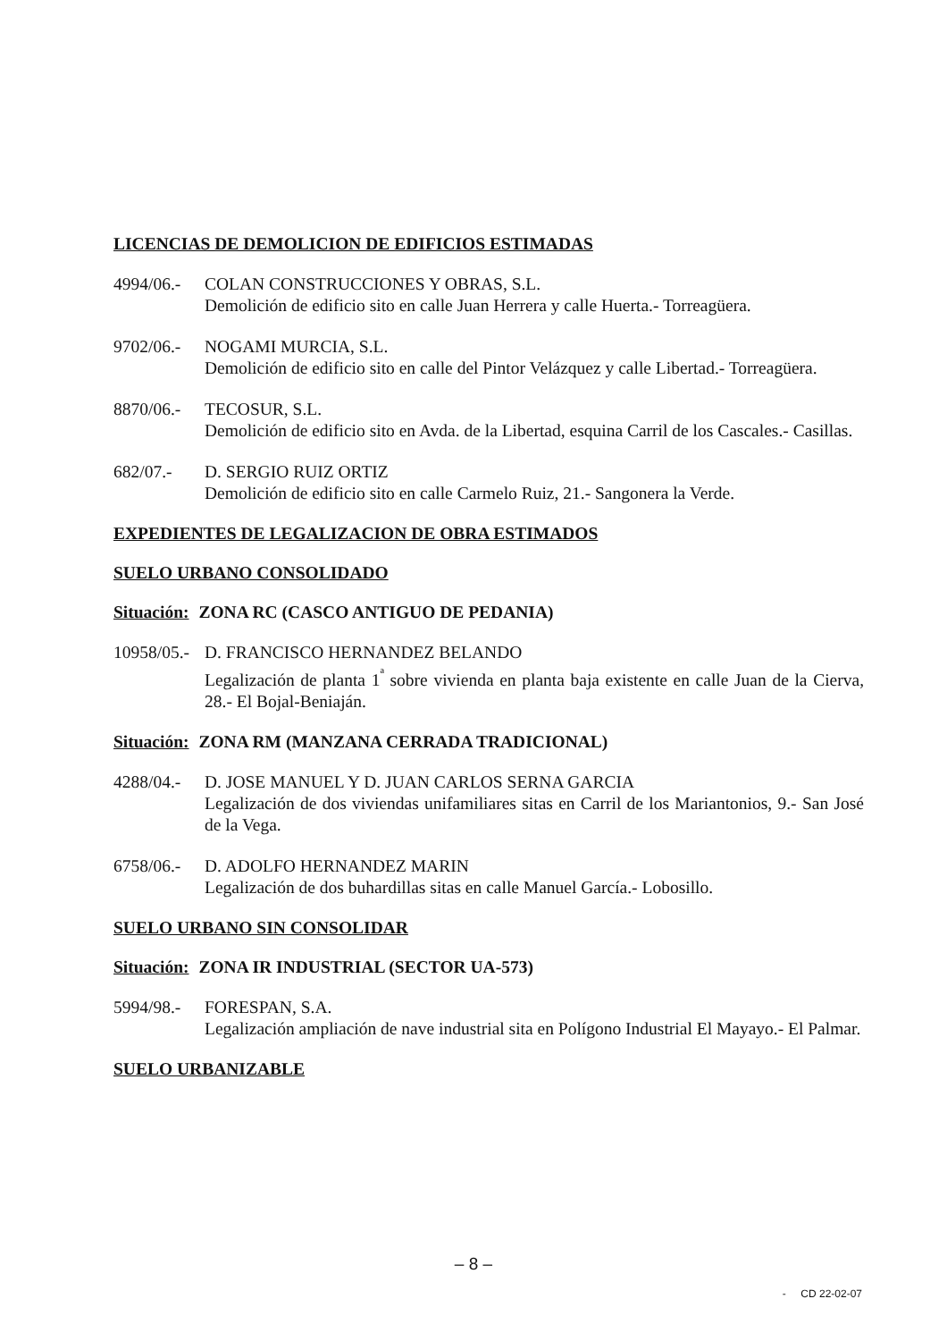LICENCIAS DE DEMOLICION DE EDIFICIOS ESTIMADAS
4994/06.-
COLAN CONSTRUCCIONES Y OBRAS, S.L.
Demolición de edificio sito en calle Juan Herrera y calle Huerta.- Torreagüera.
9702/06.-
NOGAMI MURCIA, S.L.
Demolición de edificio sito en calle del Pintor Velázquez y calle Libertad.- Torreagüera.
8870/06.-
TECOSUR, S.L.
Demolición de edificio sito en Avda. de la Libertad, esquina Carril de los Cascales.- Casillas.
682/07.- D. SERGIO RUIZ ORTIZ
Demolición de edificio sito en calle Carmelo Ruiz, 21.- Sangonera la Verde.
EXPEDIENTES DE LEGALIZACION DE OBRA ESTIMADOS
SUELO URBANO CONSOLIDADO
Situación: ZONA RC (CASCO ANTIGUO DE PEDANIA)
10958/05.-
D. FRANCISCO HERNANDEZ BELANDO
Legalización de planta 1<sup>ª</sup> sobre vivienda en planta baja existente en calle Juan de la Cierva, 28.- El Bojal-Beniaján.
Situación: ZONA RM (MANZANA CERRADA TRADICIONAL)
4288/04.-
D. JOSE MANUEL Y D. JUAN CARLOS SERNA GARCIA
Legalización de dos viviendas unifamiliares sitas en Carril de los Mariantonios, 9.- San José de la Vega.
6758/06.-
D. ADOLFO HERNANDEZ MARIN
Legalización de dos buhardillas sitas en calle Manuel García.- Lobosillo.
SUELO URBANO SIN CONSOLIDAR
Situación: ZONA IR INDUSTRIAL (SECTOR UA-573)
5994/98.-
FORESPAN, S.A.
Legalización ampliación de nave industrial sita en Polígono Industrial El Mayayo.- El Palmar.
SUELO URBANIZABLE
– 8 –
- CD 22-02-07